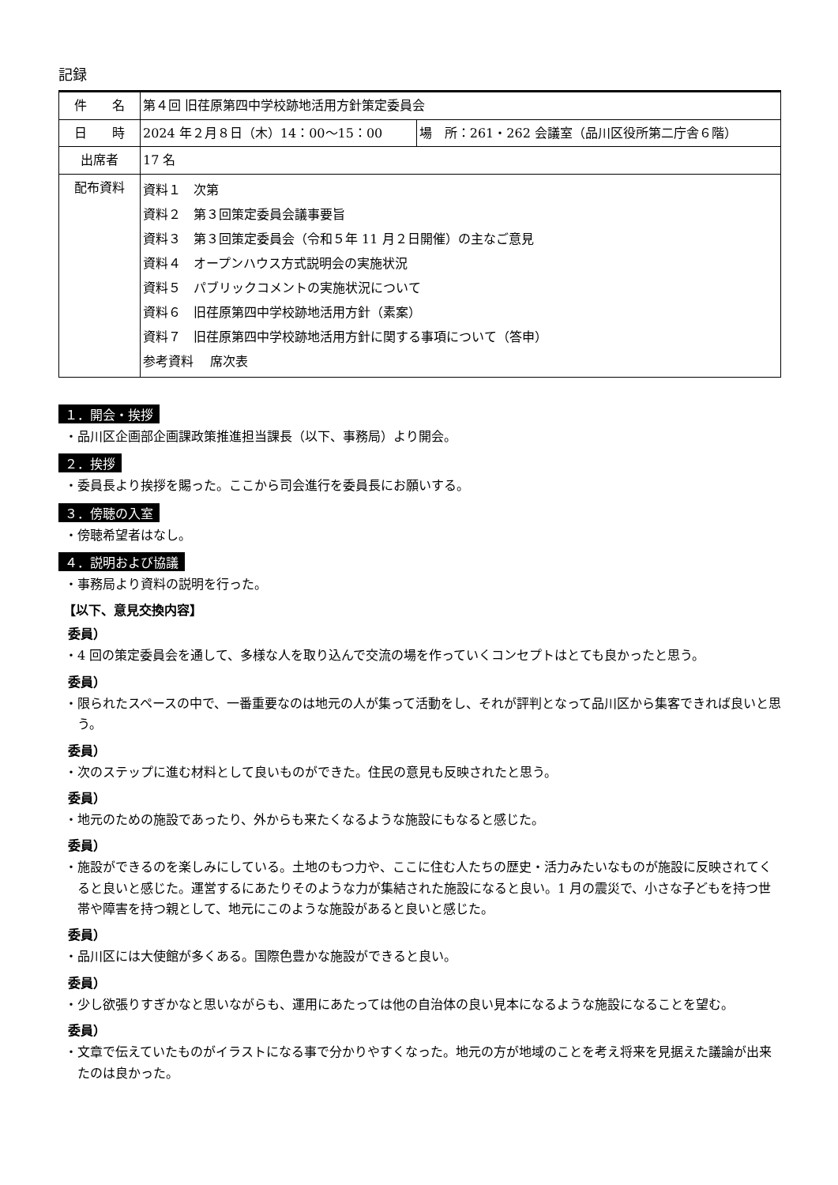記録
| 件 名 | 第４回 旧荏原第四中学校跡地活用方針策定委員会 | |
| 日 時 | 2024 年２月８日（木）14：00～15：00 | 場 所：261・262 会議室（品川区役所第二庁舎６階） |
| 出席者 | 17 名 | |
| 配布資料 | 資料１ 次第 資料２ 第３回策定委員会議事要旨 資料３ 第３回策定委員会（令和５年 11 月２日開催）の主なご意見 資料４ オープンハウス方式説明会の実施状況 資料５ パブリックコメントの実施状況について 資料６ 旧荏原第四中学校跡地活用方針（素案） 資料７ 旧荏原第四中学校跡地活用方針に関する事項について（答申） 参考資料 席次表 | |
１．開会・挨拶
・品川区企画部企画課政策推進担当課長（以下、事務局）より開会。
２．挨拶
・委員長より挨拶を賜った。ここから司会進行を委員長にお願いする。
３．傍聴の入室
・傍聴希望者はなし。
４．説明および協議
・事務局より資料の説明を行った。
【以下、意見交換内容】
委員）
・4 回の策定委員会を通して、多様な人を取り込んで交流の場を作っていくコンセプトはとても良かったと思う。
委員）
・限られたスペースの中で、一番重要なのは地元の人が集って活動をし、それが評判となって品川区から集客できれば良いと思う。
委員）
・次のステップに進む材料として良いものができた。住民の意見も反映されたと思う。
委員）
・地元のための施設であったり、外からも来たくなるような施設にもなると感じた。
委員）
・施設ができるのを楽しみにしている。土地のもつ力や、ここに住む人たちの歴史・活力みたいなものが施設に反映されてくると良いと感じた。運営するにあたりそのような力が集結された施設になると良い。1 月の震災で、小さな子どもを持つ世帯や障害を持つ親として、地元にこのような施設があると良いと感じた。
委員）
・品川区には大使館が多くある。国際色豊かな施設ができると良い。
委員）
・少し欲張りすぎかなと思いながらも、運用にあたっては他の自治体の良い見本になるような施設になることを望む。
委員）
・文章で伝えていたものがイラストになる事で分かりやすくなった。地元の方が地域のことを考え将来を見据えた議論が出来たのは良かった。